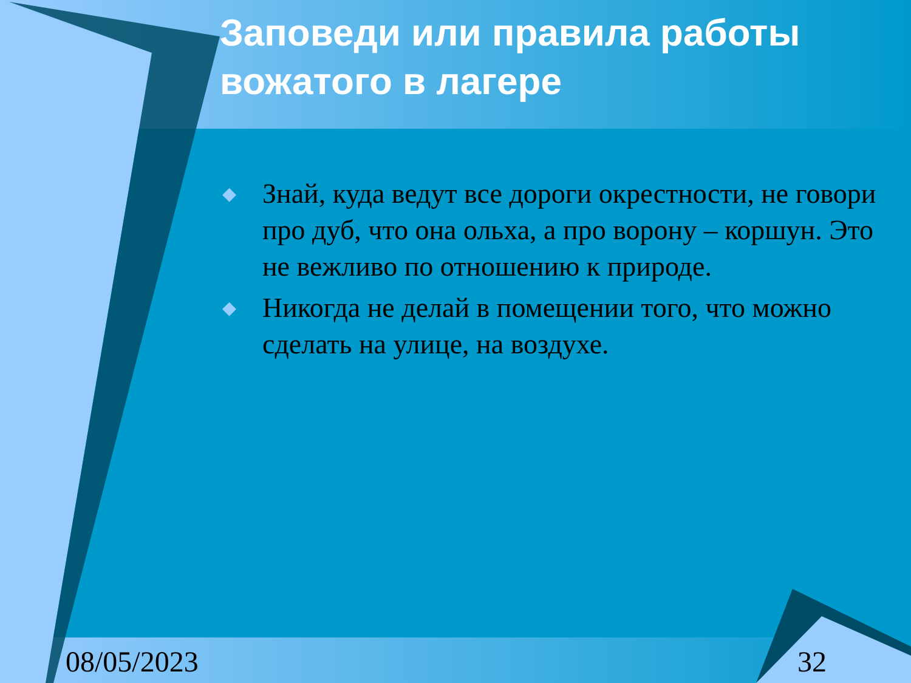Заповеди или правила работы вожатого в лагере
◆ Знай, куда ведут все дороги окрестности, не говори про дуб, что она ольха, а про ворону – коршун. Это не вежливо по отношению к природе.
◆ Никогда не делай в помещении того, что можно сделать на улице, на воздухе.
08/05/2023 32